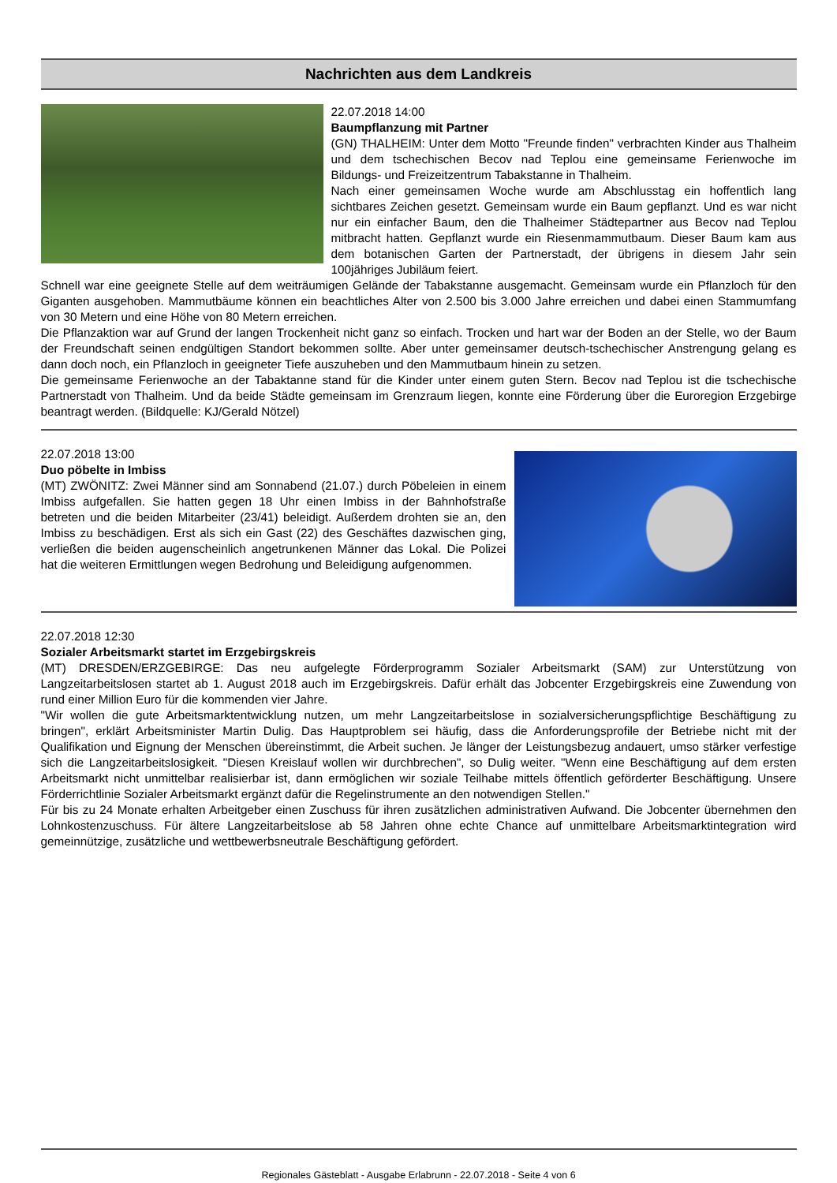Nachrichten aus dem Landkreis
22.07.2018 14:00
Baumpflanzung mit Partner
(GN) THALHEIM: Unter dem Motto "Freunde finden" verbrachten Kinder aus Thalheim und dem tschechischen Becov nad Teplou eine gemeinsame Ferienwoche im Bildungs- und Freizeitzentrum Tabakstanne in Thalheim.
Nach einer gemeinsamen Woche wurde am Abschlusstag ein hoffentlich lang sichtbares Zeichen gesetzt. Gemeinsam wurde ein Baum gepflanzt. Und es war nicht nur ein einfacher Baum, den die Thalheimer Städtepartner aus Becov nad Teplou mitbracht hatten. Gepflanzt wurde ein Riesenmammutbaum. Dieser Baum kam aus dem botanischen Garten der Partnerstadt, der übrigens in diesem Jahr sein 100jähriges Jubiläum feiert.
Schnell war eine geeignete Stelle auf dem weiträumigen Gelände der Tabakstanne ausgemacht. Gemeinsam wurde ein Pflanzloch für den Giganten ausgehoben. Mammutbäume können ein beachtliches Alter von 2.500 bis 3.000 Jahre erreichen und dabei einen Stammumfang von 30 Metern und eine Höhe von 80 Metern erreichen.
Die Pflanzaktion war auf Grund der langen Trockenheit nicht ganz so einfach. Trocken und hart war der Boden an der Stelle, wo der Baum der Freundschaft seinen endgültigen Standort bekommen sollte. Aber unter gemeinsamer deutsch-tschechischer Anstrengung gelang es dann doch noch, ein Pflanzloch in geeigneter Tiefe auszuheben und den Mammutbaum hinein zu setzen.
Die gemeinsame Ferienwoche an der Tabaktanne stand für die Kinder unter einem guten Stern. Becov nad Teplou ist die tschechische Partnerstadt von Thalheim. Und da beide Städte gemeinsam im Grenzraum liegen, konnte eine Förderung über die Euroregion Erzgebirge beantragt werden. (Bildquelle: KJ/Gerald Nötzel)
22.07.2018 13:00
Duo pöbelte in Imbiss
(MT) ZWÖNITZ: Zwei Männer sind am Sonnabend (21.07.) durch Pöbeleien in einem Imbiss aufgefallen. Sie hatten gegen 18 Uhr einen Imbiss in der Bahnhofstraße betreten und die beiden Mitarbeiter (23/41) beleidigt. Außerdem drohten sie an, den Imbiss zu beschädigen. Erst als sich ein Gast (22) des Geschäftes dazwischen ging, verließen die beiden augenscheinlich angetrunkenen Männer das Lokal. Die Polizei hat die weiteren Ermittlungen wegen Bedrohung und Beleidigung aufgenommen.
22.07.2018 12:30
Sozialer Arbeitsmarkt startet im Erzgebirgskreis
(MT) DRESDEN/ERZGEBIRGE: Das neu aufgelegte Förderprogramm Sozialer Arbeitsmarkt (SAM) zur Unterstützung von Langzeitarbeitslosen startet ab 1. August 2018 auch im Erzgebirgskreis. Dafür erhält das Jobcenter Erzgebirgskreis eine Zuwendung von rund einer Million Euro für die kommenden vier Jahre.
"Wir wollen die gute Arbeitsmarktentwicklung nutzen, um mehr Langzeitarbeitslose in sozialversicherungspflichtige Beschäftigung zu bringen", erklärt Arbeitsminister Martin Dulig. Das Hauptproblem sei häufig, dass die Anforderungsprofile der Betriebe nicht mit der Qualifikation und Eignung der Menschen übereinstimmt, die Arbeit suchen. Je länger der Leistungsbezug andauert, umso stärker verfestige sich die Langzeitarbeitslosigkeit. "Diesen Kreislauf wollen wir durchbrechen", so Dulig weiter. "Wenn eine Beschäftigung auf dem ersten Arbeitsmarkt nicht unmittelbar realisierbar ist, dann ermöglichen wir soziale Teilhabe mittels öffentlich geförderter Beschäftigung. Unsere Förderrichtlinie Sozialer Arbeitsmarkt ergänzt dafür die Regelinstrumente an den notwendigen Stellen."
Für bis zu 24 Monate erhalten Arbeitgeber einen Zuschuss für ihren zusätzlichen administrativen Aufwand. Die Jobcenter übernehmen den Lohnkostenzuschuss. Für ältere Langzeitarbeitslose ab 58 Jahren ohne echte Chance auf unmittelbare Arbeitsmarktintegration wird gemeinnützige, zusätzliche und wettbewerbsneutrale Beschäftigung gefördert.
Regionales Gästeblatt - Ausgabe Erlabrunn - 22.07.2018 - Seite 4 von 6